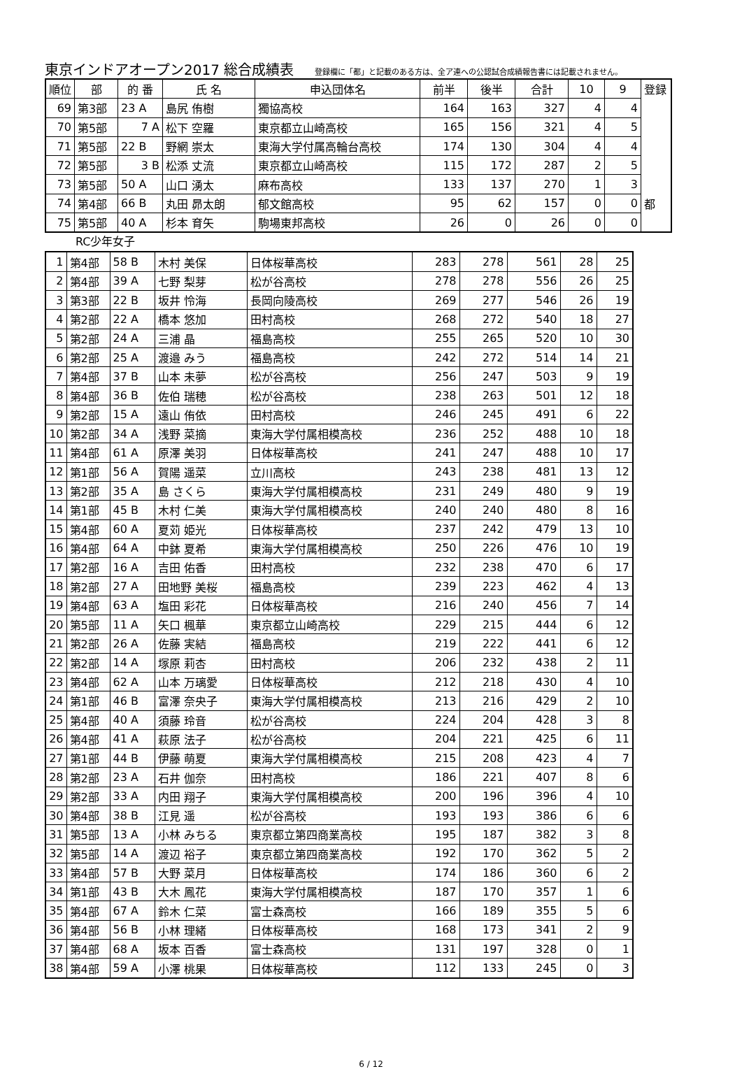東京インドアオープン2017 総合成績表
登録欄に「都」と記載のある方は、全ア連への公認試合成績報告書には記載されません。
| 順位 | 部 | 的 番 | 氏 名 | 申込団体名 | 前半 | 後半 | 合計 | 10 | 9 | 登録 |
| 69 | 第3部 | 23 A | 島尻 侑樹 | 獨協高校 | 164 | 163 | 327 | 4 | 4 | |
| 70 | 第5部 | 7 A | 松下 空羅 | 東京都立山崎高校 | 165 | 156 | 321 | 4 | 5 | |
| 71 | 第5部 | 22 B | 野網 崇太 | 東海大学付属高輪台高校 | 174 | 130 | 304 | 4 | 4 | |
| 72 | 第5部 | 3 B | 松添 丈流 | 東京都立山崎高校 | 115 | 172 | 287 | 2 | 5 | |
| 73 | 第5部 | 50 A | 山口 湧太 | 麻布高校 | 133 | 137 | 270 | 1 | 3 | |
| 74 | 第4部 | 66 B | 丸田 昴太朗 | 郁文館高校 | 95 | 62 | 157 | 0 | 0 | 都 |
| 75 | 第5部 | 40 A | 杉本 育矢 | 駒場東邦高校 | 26 | 0 | 26 | 0 | 0 | |
RC少年女子
| 1 | 第4部 | 58 B | 木村 美保 | 日体桜華高校 | 283 | 278 | 561 | 28 | 25 |
| 2 | 第4部 | 39 A | 七野 梨芽 | 松が谷高校 | 278 | 278 | 556 | 26 | 25 |
| 3 | 第3部 | 22 B | 坂井 怜海 | 長岡向陵高校 | 269 | 277 | 546 | 26 | 19 |
| 4 | 第2部 | 22 A | 橋本 悠加 | 田村高校 | 268 | 272 | 540 | 18 | 27 |
| 5 | 第2部 | 24 A | 三浦 晶 | 福島高校 | 255 | 265 | 520 | 10 | 30 |
| 6 | 第2部 | 25 A | 渡邉 みう | 福島高校 | 242 | 272 | 514 | 14 | 21 |
| 7 | 第4部 | 37 B | 山本 未夢 | 松が谷高校 | 256 | 247 | 503 | 9 | 19 |
| 8 | 第4部 | 36 B | 佐伯 瑞穂 | 松が谷高校 | 238 | 263 | 501 | 12 | 18 |
| 9 | 第2部 | 15 A | 遠山 侑依 | 田村高校 | 246 | 245 | 491 | 6 | 22 |
| 10 | 第2部 | 34 A | 浅野 菜摘 | 東海大学付属相模高校 | 236 | 252 | 488 | 10 | 18 |
| 11 | 第4部 | 61 A | 原澤 美羽 | 日体桜華高校 | 241 | 247 | 488 | 10 | 17 |
| 12 | 第1部 | 56 A | 賀陽 遥菜 | 立川高校 | 243 | 238 | 481 | 13 | 12 |
| 13 | 第2部 | 35 A | 島 さくら | 東海大学付属相模高校 | 231 | 249 | 480 | 9 | 19 |
| 14 | 第1部 | 45 B | 木村 仁美 | 東海大学付属相模高校 | 240 | 240 | 480 | 8 | 16 |
| 15 | 第4部 | 60 A | 夏苅 姫光 | 日体桜華高校 | 237 | 242 | 479 | 13 | 10 |
| 16 | 第4部 | 64 A | 中鉢 夏希 | 東海大学付属相模高校 | 250 | 226 | 476 | 10 | 19 |
| 17 | 第2部 | 16 A | 吉田 佑香 | 田村高校 | 232 | 238 | 470 | 6 | 17 |
| 18 | 第2部 | 27 A | 田地野 美桜 | 福島高校 | 239 | 223 | 462 | 4 | 13 |
| 19 | 第4部 | 63 A | 塩田 彩花 | 日体桜華高校 | 216 | 240 | 456 | 7 | 14 |
| 20 | 第5部 | 11 A | 矢口 楓華 | 東京都立山崎高校 | 229 | 215 | 444 | 6 | 12 |
| 21 | 第2部 | 26 A | 佐藤 実結 | 福島高校 | 219 | 222 | 441 | 6 | 12 |
| 22 | 第2部 | 14 A | 塚原 莉杏 | 田村高校 | 206 | 232 | 438 | 2 | 11 |
| 23 | 第4部 | 62 A | 山本 万璃愛 | 日体桜華高校 | 212 | 218 | 430 | 4 | 10 |
| 24 | 第1部 | 46 B | 富澤 奈央子 | 東海大学付属相模高校 | 213 | 216 | 429 | 2 | 10 |
| 25 | 第4部 | 40 A | 須藤 玲音 | 松が谷高校 | 224 | 204 | 428 | 3 | 8 |
| 26 | 第4部 | 41 A | 萩原 法子 | 松が谷高校 | 204 | 221 | 425 | 6 | 11 |
| 27 | 第1部 | 44 B | 伊藤 萌夏 | 東海大学付属相模高校 | 215 | 208 | 423 | 4 | 7 |
| 28 | 第2部 | 23 A | 石井 伽奈 | 田村高校 | 186 | 221 | 407 | 8 | 6 |
| 29 | 第2部 | 33 A | 内田 翔子 | 東海大学付属相模高校 | 200 | 196 | 396 | 4 | 10 |
| 30 | 第4部 | 38 B | 江見 遥 | 松が谷高校 | 193 | 193 | 386 | 6 | 6 |
| 31 | 第5部 | 13 A | 小林 みちる | 東京都立第四商業高校 | 195 | 187 | 382 | 3 | 8 |
| 32 | 第5部 | 14 A | 渡辺 裕子 | 東京都立第四商業高校 | 192 | 170 | 362 | 5 | 2 |
| 33 | 第4部 | 57 B | 大野 菜月 | 日体桜華高校 | 174 | 186 | 360 | 6 | 2 |
| 34 | 第1部 | 43 B | 大木 鳳花 | 東海大学付属相模高校 | 187 | 170 | 357 | 1 | 6 |
| 35 | 第4部 | 67 A | 鈴木 仁菜 | 富士森高校 | 166 | 189 | 355 | 5 | 6 |
| 36 | 第4部 | 56 B | 小林 理緒 | 日体桜華高校 | 168 | 173 | 341 | 2 | 9 |
| 37 | 第4部 | 68 A | 坂本 百香 | 富士森高校 | 131 | 197 | 328 | 0 | 1 |
| 38 | 第4部 | 59 A | 小澤 桃果 | 日体桜華高校 | 112 | 133 | 245 | 0 | 3 |
6 / 12